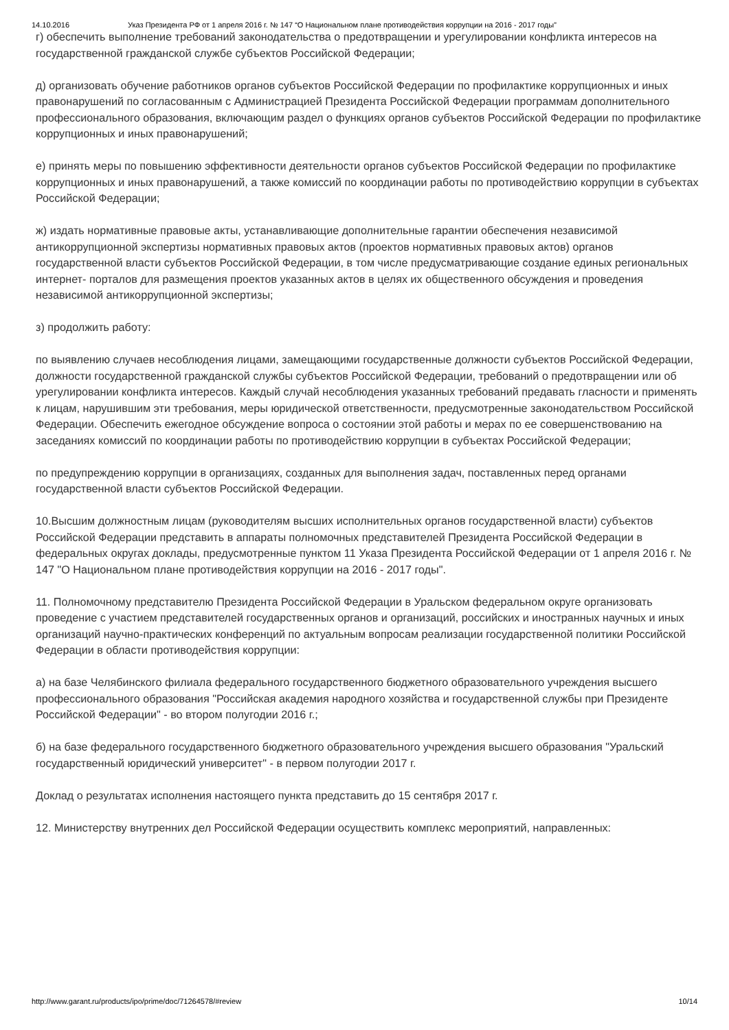14.10.2016 Указ Президента РФ от 1 апреля 2016 г. № 147 “О Национальном плане противодействия коррупции на 2016 - 2017 годы”
г) обеспечить выполнение требований законодательства о предотвращении и урегулировании конфликта интересов на государственной гражданской службе субъектов Российской Федерации;
д) организовать обучение работников органов субъектов Российской Федерации по профилактике коррупционных и иных правонарушений по согласованным с Администрацией Президента Российской Федерации программам дополнительного профессионального образования, включающим раздел о функциях органов субъектов Российской Федерации по профилактике коррупционных и иных правонарушений;
е) принять меры по повышению эффективности деятельности органов субъектов Российской Федерации по профилактике коррупционных и иных правонарушений, а также комиссий по координации работы по противодействию коррупции в субъектах Российской Федерации;
ж) издать нормативные правовые акты, устанавливающие дополнительные гарантии обеспечения независимой антикоррупционной экспертизы нормативных правовых актов (проектов нормативных правовых актов) органов государственной власти субъектов Российской Федерации, в том числе предусматривающие создание единых региональных интернет- порталов для размещения проектов указанных актов в целях их общественного обсуждения и проведения независимой антикоррупционной экспертизы;
з) продолжить работу:
по выявлению случаев несоблюдения лицами, замещающими государственные должности субъектов Российской Федерации, должности государственной гражданской службы субъектов Российской Федерации, требований о предотвращении или об урегулировании конфликта интересов. Каждый случай несоблюдения указанных требований предавать гласности и применять к лицам, нарушившим эти требования, меры юридической ответственности, предусмотренные законодательством Российской Федерации. Обеспечить ежегодное обсуждение вопроса о состоянии этой работы и мерах по ее совершенствованию на заседаниях комиссий по координации работы по противодействию коррупции в субъектах Российской Федерации;
по предупреждению коррупции в организациях, созданных для выполнения задач, поставленных перед органами государственной власти субъектов Российской Федерации.
10.Высшим должностным лицам (руководителям высших исполнительных органов государственной власти) субъектов Российской Федерации представить в аппараты полномочных представителей Президента Российской Федерации в федеральных округах доклады, предусмотренные пунктом 11 Указа Президента Российской Федерации от 1 апреля 2016 г. № 147 "О Национальном плане противодействия коррупции на 2016 - 2017 годы".
11. Полномочному представителю Президента Российской Федерации в Уральском федеральном округе организовать проведение с участием представителей государственных органов и организаций, российских и иностранных научных и иных организаций научно-практических конференций по актуальным вопросам реализации государственной политики Российской Федерации в области противодействия коррупции:
а) на базе Челябинского филиала федерального государственного бюджетного образовательного учреждения высшего профессионального образования "Российская академия народного хозяйства и государственной службы при Президенте Российской Федерации" - во втором полугодии 2016 г.;
б) на базе федерального государственного бюджетного образовательного учреждения высшего образования "Уральский государственный юридический университет" - в первом полугодии 2017 г.
Доклад о результатах исполнения настоящего пункта представить до 15 сентября 2017 г.
12. Министерству внутренних дел Российской Федерации осуществить комплекс мероприятий, направленных:
http://www.garant.ru/products/ipo/prime/doc/71264578/#review 10/14